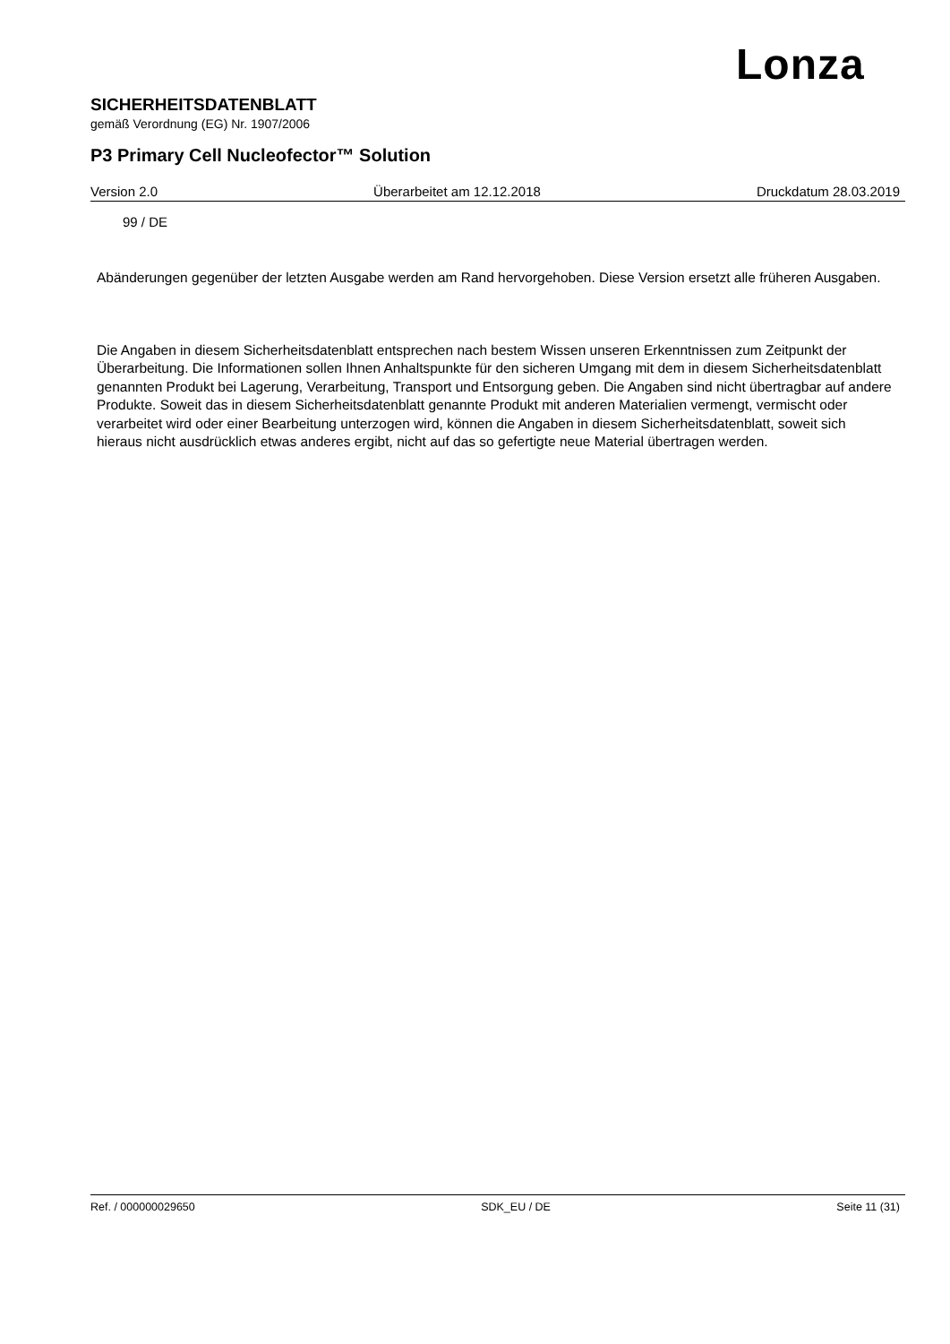Lonza
SICHERHEITSDATENBLATT
gemäß Verordnung (EG) Nr. 1907/2006
P3 Primary Cell Nucleofector™ Solution
Version 2.0 Überarbeitet am 12.12.2018 Druckdatum 28.03.2019
99 / DE
Abänderungen gegenüber der letzten Ausgabe werden am Rand hervorgehoben. Diese Version ersetzt alle früheren Ausgaben.
Die Angaben in diesem Sicherheitsdatenblatt entsprechen nach bestem Wissen unseren Erkenntnissen zum Zeitpunkt der Überarbeitung. Die Informationen sollen Ihnen Anhaltspunkte für den sicheren Umgang mit dem in diesem Sicherheitsdatenblatt genannten Produkt bei Lagerung, Verarbeitung, Transport und Entsorgung geben. Die Angaben sind nicht übertragbar auf andere Produkte. Soweit das in diesem Sicherheitsdatenblatt genannte Produkt mit anderen Materialien vermengt, vermischt oder verarbeitet wird oder einer Bearbeitung unterzogen wird, können die Angaben in diesem Sicherheitsdatenblatt, soweit sich hieraus nicht ausdrücklich etwas anderes ergibt, nicht auf das so gefertigte neue Material übertragen werden.
Ref. / 000000029650 SDK_EU / DE Seite 11 (31)